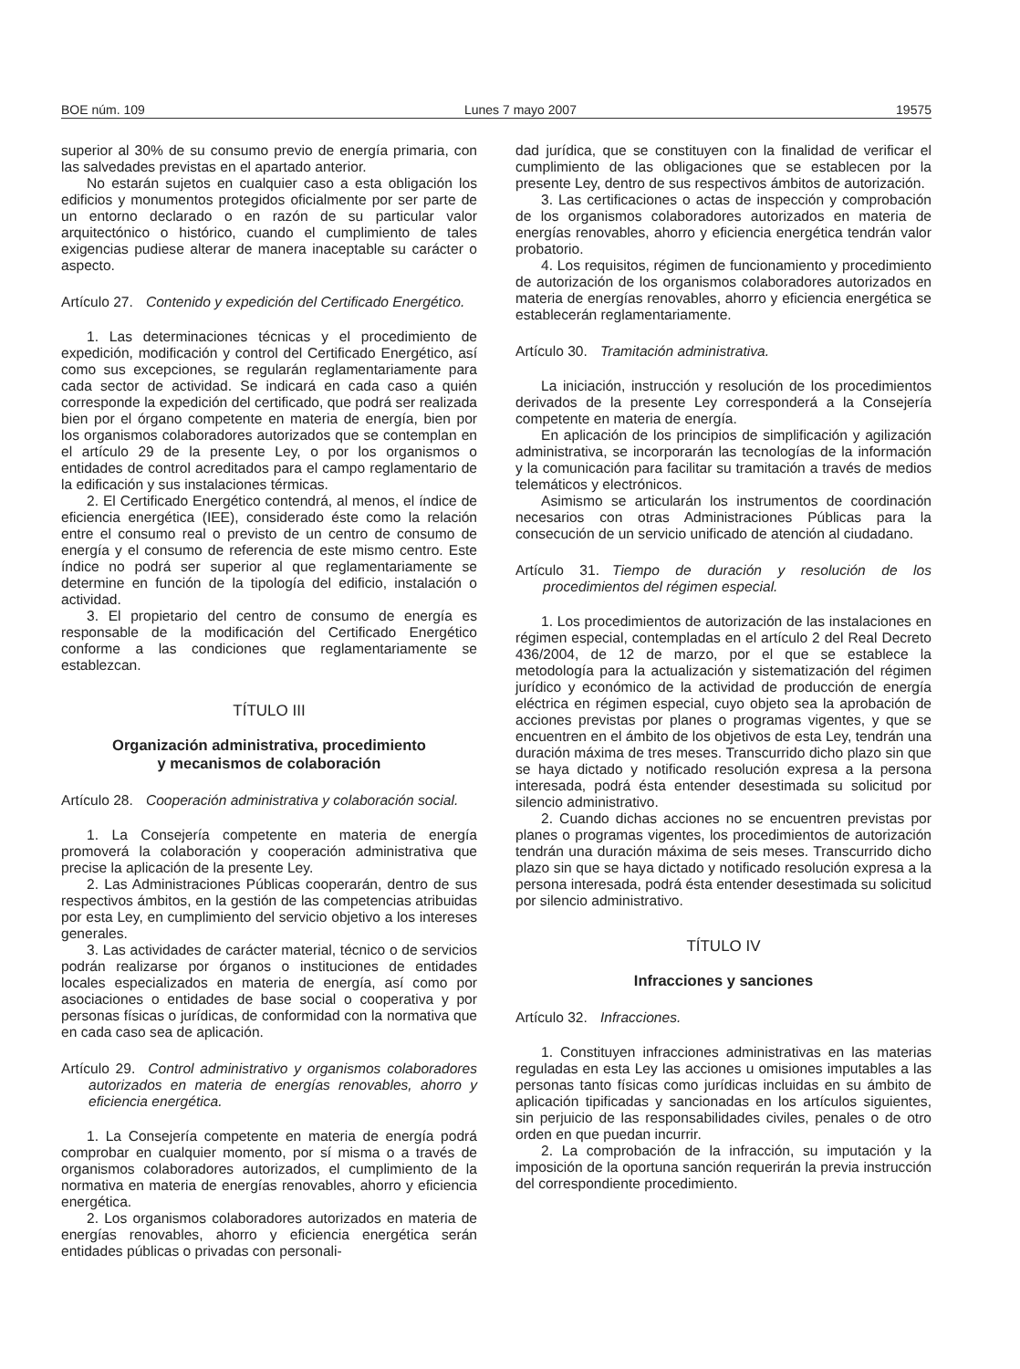BOE núm. 109 Lunes 7 mayo 2007 19575
superior al 30% de su consumo previo de energía primaria, con las salvedades previstas en el apartado anterior.
No estarán sujetos en cualquier caso a esta obligación los edificios y monumentos protegidos oficialmente por ser parte de un entorno declarado o en razón de su particular valor arquitectónico o histórico, cuando el cumplimiento de tales exigencias pudiese alterar de manera inaceptable su carácter o aspecto.
Artículo 27. Contenido y expedición del Certificado Energético.
1. Las determinaciones técnicas y el procedimiento de expedición, modificación y control del Certificado Energético, así como sus excepciones, se regularán reglamentariamente para cada sector de actividad. Se indicará en cada caso a quién corresponde la expedición del certificado, que podrá ser realizada bien por el órgano competente en materia de energía, bien por los organismos colaboradores autorizados que se contemplan en el artículo 29 de la presente Ley, o por los organismos o entidades de control acreditados para el campo reglamentario de la edificación y sus instalaciones térmicas.
2. El Certificado Energético contendrá, al menos, el índice de eficiencia energética (IEE), considerado éste como la relación entre el consumo real o previsto de un centro de consumo de energía y el consumo de referencia de este mismo centro. Este índice no podrá ser superior al que reglamentariamente se determine en función de la tipología del edificio, instalación o actividad.
3. El propietario del centro de consumo de energía es responsable de la modificación del Certificado Energético conforme a las condiciones que reglamentariamente se establezcan.
TÍTULO III
Organización administrativa, procedimiento
y mecanismos de colaboración
Artículo 28. Cooperación administrativa y colaboración social.
1. La Consejería competente en materia de energía promoverá la colaboración y cooperación administrativa que precise la aplicación de la presente Ley.
2. Las Administraciones Públicas cooperarán, dentro de sus respectivos ámbitos, en la gestión de las competencias atribuidas por esta Ley, en cumplimiento del servicio objetivo a los intereses generales.
3. Las actividades de carácter material, técnico o de servicios podrán realizarse por órganos o instituciones de entidades locales especializados en materia de energía, así como por asociaciones o entidades de base social o cooperativa y por personas físicas o jurídicas, de conformidad con la normativa que en cada caso sea de aplicación.
Artículo 29. Control administrativo y organismos colaboradores autorizados en materia de energías renovables, ahorro y eficiencia energética.
1. La Consejería competente en materia de energía podrá comprobar en cualquier momento, por sí misma o a través de organismos colaboradores autorizados, el cumplimiento de la normativa en materia de energías renovables, ahorro y eficiencia energética.
2. Los organismos colaboradores autorizados en materia de energías renovables, ahorro y eficiencia energética serán entidades públicas o privadas con personali-
dad jurídica, que se constituyen con la finalidad de verificar el cumplimiento de las obligaciones que se establecen por la presente Ley, dentro de sus respectivos ámbitos de autorización.
3. Las certificaciones o actas de inspección y comprobación de los organismos colaboradores autorizados en materia de energías renovables, ahorro y eficiencia energética tendrán valor probatorio.
4. Los requisitos, régimen de funcionamiento y procedimiento de autorización de los organismos colaboradores autorizados en materia de energías renovables, ahorro y eficiencia energética se establecerán reglamentariamente.
Artículo 30. Tramitación administrativa.
La iniciación, instrucción y resolución de los procedimientos derivados de la presente Ley corresponderá a la Consejería competente en materia de energía.
En aplicación de los principios de simplificación y agilización administrativa, se incorporarán las tecnologías de la información y la comunicación para facilitar su tramitación a través de medios telemáticos y electrónicos.
Asimismo se articularán los instrumentos de coordinación necesarios con otras Administraciones Públicas para la consecución de un servicio unificado de atención al ciudadano.
Artículo 31. Tiempo de duración y resolución de los procedimientos del régimen especial.
1. Los procedimientos de autorización de las instalaciones en régimen especial, contempladas en el artículo 2 del Real Decreto 436/2004, de 12 de marzo, por el que se establece la metodología para la actualización y sistematización del régimen jurídico y económico de la actividad de producción de energía eléctrica en régimen especial, cuyo objeto sea la aprobación de acciones previstas por planes o programas vigentes, y que se encuentren en el ámbito de los objetivos de esta Ley, tendrán una duración máxima de tres meses. Transcurrido dicho plazo sin que se haya dictado y notificado resolución expresa a la persona interesada, podrá ésta entender desestimada su solicitud por silencio administrativo.
2. Cuando dichas acciones no se encuentren previstas por planes o programas vigentes, los procedimientos de autorización tendrán una duración máxima de seis meses. Transcurrido dicho plazo sin que se haya dictado y notificado resolución expresa a la persona interesada, podrá ésta entender desestimada su solicitud por silencio administrativo.
TÍTULO IV
Infracciones y sanciones
Artículo 32. Infracciones.
1. Constituyen infracciones administrativas en las materias reguladas en esta Ley las acciones u omisiones imputables a las personas tanto físicas como jurídicas incluidas en su ámbito de aplicación tipificadas y sancionadas en los artículos siguientes, sin perjuicio de las responsabilidades civiles, penales o de otro orden en que puedan incurrir.
2. La comprobación de la infracción, su imputación y la imposición de la oportuna sanción requerirán la previa instrucción del correspondiente procedimiento.